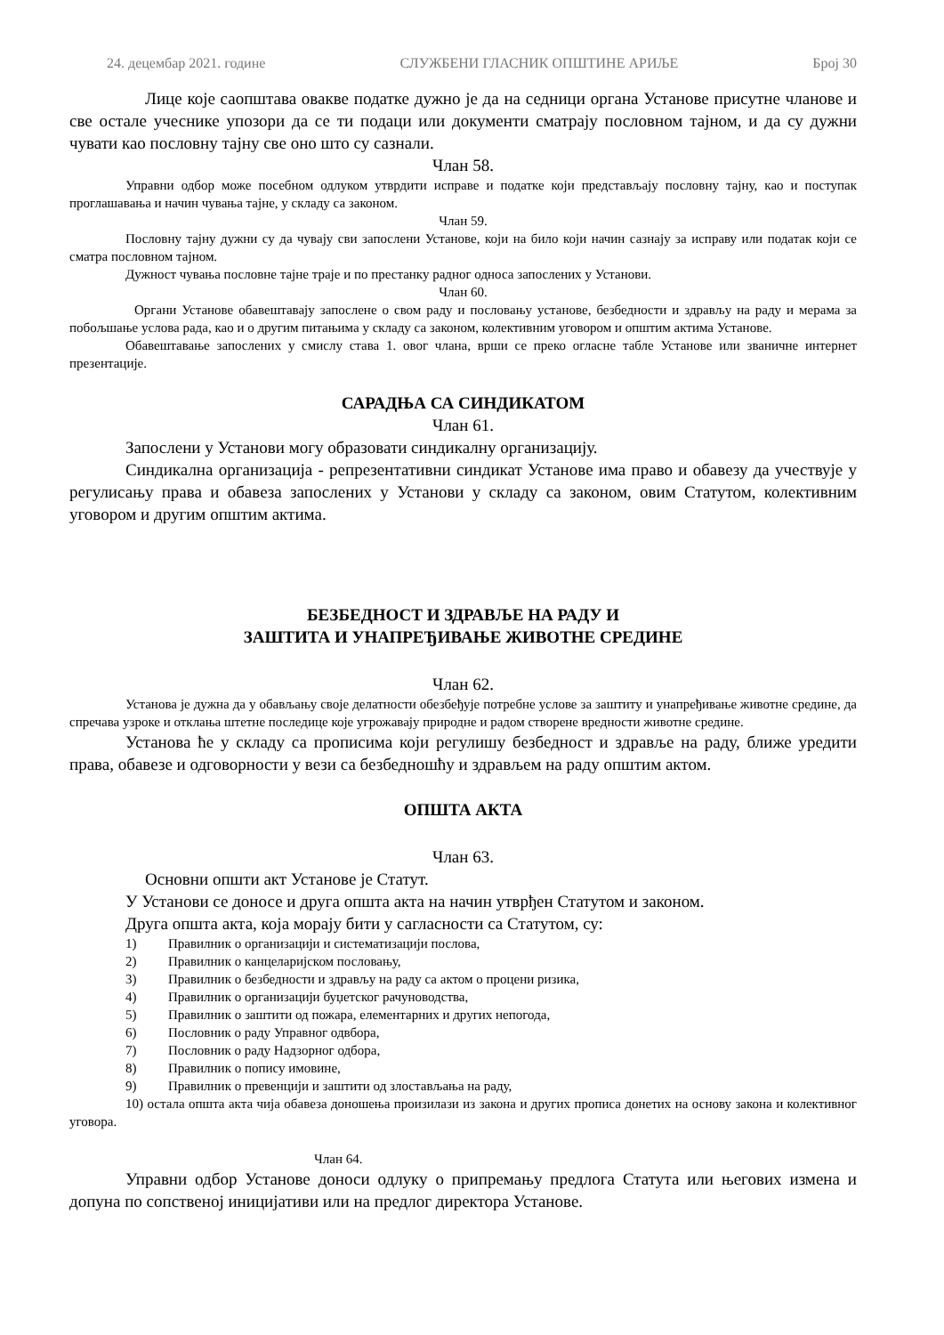24. децембар 2021. године СЛУЖБЕНИ ГЛАСНИК ОПШТИНЕ АРИЉЕ Број 30
Лице које саопштава овакве податке дужно је да на седници органа Установе присутне чланове и све остале учеснике упозори да се ти подаци или документи сматрају пословном тајном, и да су дужни чувати као пословну тајну све оно што су сазнали.
Члан 58.
Управни одбор може посебном одлуком утврдити исправе и податке који представљају пословну тајну, као и поступак проглашавања и начин чувања тајне, у складу са законом.
Члан 59.
Пословну тајну дужни су да чувају сви запослени Установе, који на било који начин сазнају за исправу или податак који се сматра пословном тајном.
Дужност чувања пословне тајне траје и по престанку радног односа запослених у Установи.
Члан 60.
Органи Установе обавештавају запослене о свом раду и пословању установе, безбедности и здрављу на раду и мерама за побољшање услова рада, као и о другим питањима у складу са законом, колективним уговором и општим актима Установе.
Обавештавање запослених у смислу става 1. овог члана, врши се преко огласне табле Установе или званичне интернет презентације.
САРАДЊА СА СИНДИКАТОМ
Члан 61.
Запослени у Установи могу образовати синдикалну организацију.
Синдикална организација - репрезентативни синдикат Установе има право и обавезу да учествује у регулисању права и обавеза запослених у Установи у складу са законом, овим Статутом, колективним уговором и другим општим актима.
БЕЗБЕДНОСТ И ЗДРАВЉЕ НА РАДУ И
ЗАШТИТА И УНАПРЕЂИВАЊЕ ЖИВОТНЕ СРЕДИНЕ
Члан 62.
Установа је дужна да у обављању своје делатности обезбеђује потребне услове за заштиту и унапређивање животне средине, да спречава узроке и отклања штетне последице које угрожавају природне и радом створене вредности животне средине.
Установа ће у складу са прописима који регулишу безбедност и здравље на раду, ближе уредити права, обавезе и одговорности у вези са безбедношћу и здрављем на раду општим актом.
ОПШТА АКТА
Члан 63.
Основни општи акт Установе је Статут.
У Установи се доносе и друга општа акта на начин утврђен Статутом и законом.
Друга општа акта, која морају бити у сагласности са Статутом, су:
1) Правилник о организацији и систематизацији послова,
2) Правилник о канцеларијском пословању,
3) Правилник о безбедности и здрављу на раду са актом о процени ризика,
4) Правилник о организацији буџетског рачуноводства,
5) Правилник о заштити од пожара, елементарних и других непогода,
6) Пословник о раду Управног одвбора,
7) Пословник о раду Надзорног одбора,
8) Правилник о попису имовине,
9) Правилник о превенцији и заштити од злостављања на раду,
10) остала општа акта чија обавеза доношења произилази из закона и других прописа донетих на основу закона и колективног уговора.
Члан 64.
Управни одбор Установе доноси одлуку о припремању предлога Статута или његових измена и допуна по сопственој иницијативи или на предлог директора Установе.